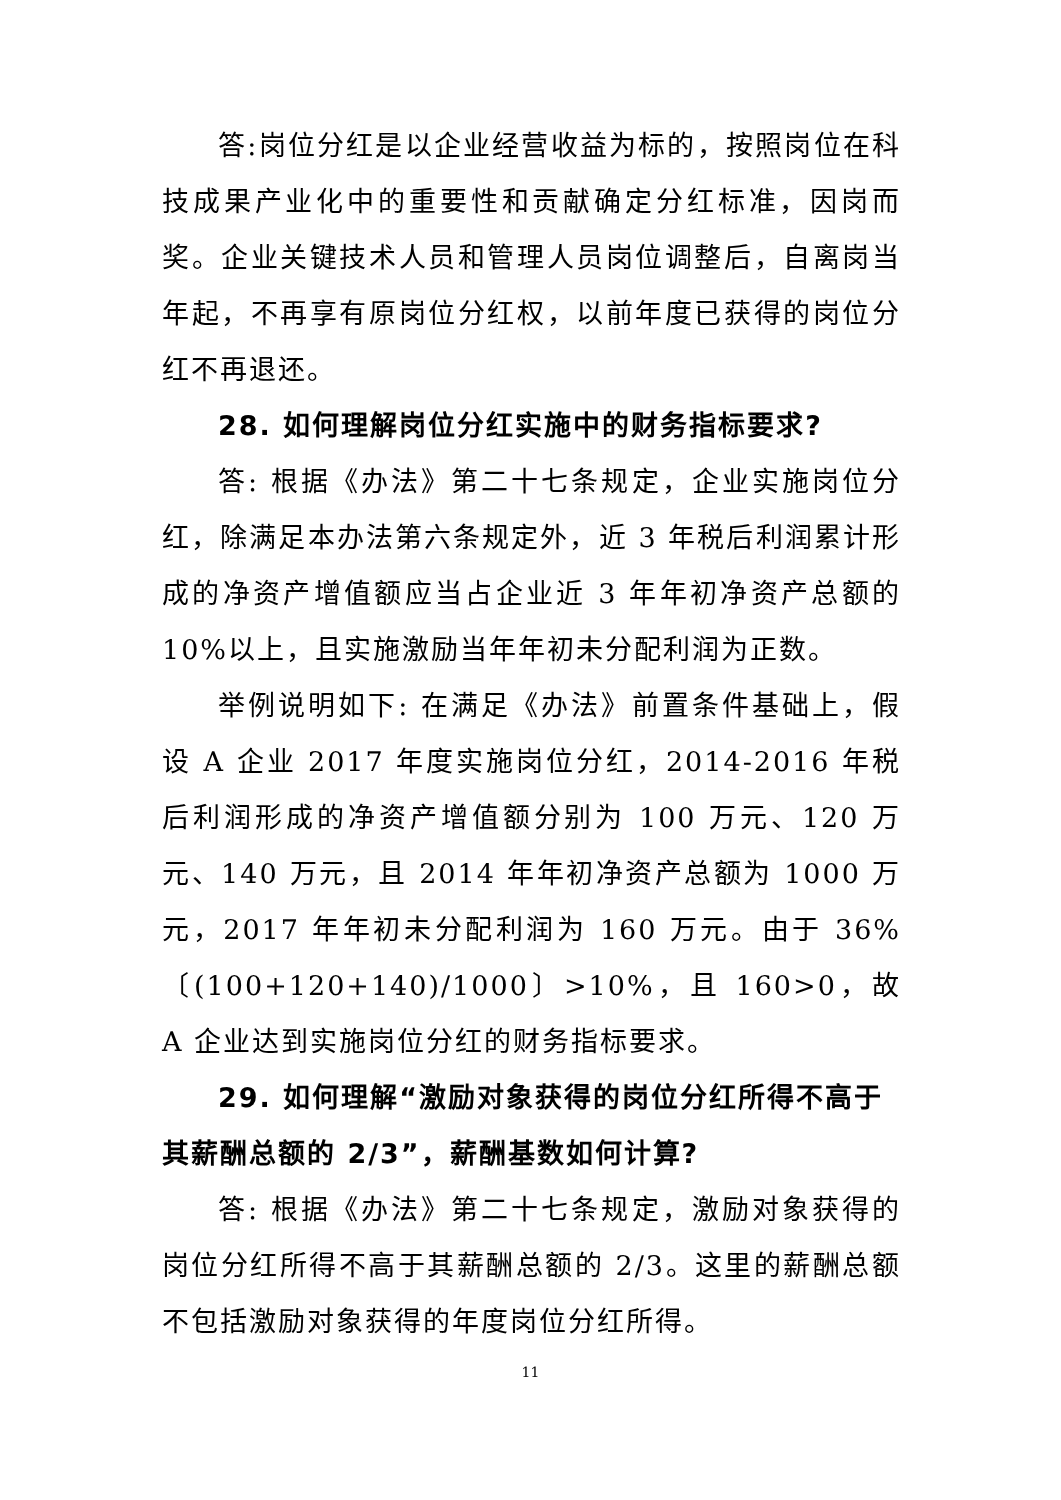答:岗位分红是以企业经营收益为标的，按照岗位在科技成果产业化中的重要性和贡献确定分红标准，因岗而奖。企业关键技术人员和管理人员岗位调整后，自离岗当年起，不再享有原岗位分红权，以前年度已获得的岗位分红不再退还。
28. 如何理解岗位分红实施中的财务指标要求?
答: 根据《办法》第二十七条规定，企业实施岗位分红，除满足本办法第六条规定外，近 3 年税后利润累计形成的净资产增值额应当占企业近 3 年年初净资产总额的 10%以上，且实施激励当年年初未分配利润为正数。
举例说明如下: 在满足《办法》前置条件基础上，假设 A 企业 2017 年度实施岗位分红，2014-2016 年税后利润形成的净资产增值额分别为 100 万元、120 万元、140 万元，且 2014 年年初净资产总额为 1000 万元，2017 年年初未分配利润为 160 万元。由于 36%〔(100+120+140)/1000〕>10%，且 160>0，故 A 企业达到实施岗位分红的财务指标要求。
29. 如何理解“激励对象获得的岗位分红所得不高于其薪酬总额的 2/3”，薪酬基数如何计算?
答: 根据《办法》第二十七条规定，激励对象获得的岗位分红所得不高于其薪酬总额的 2/3。这里的薪酬总额不包括激励对象获得的年度岗位分红所得。
11